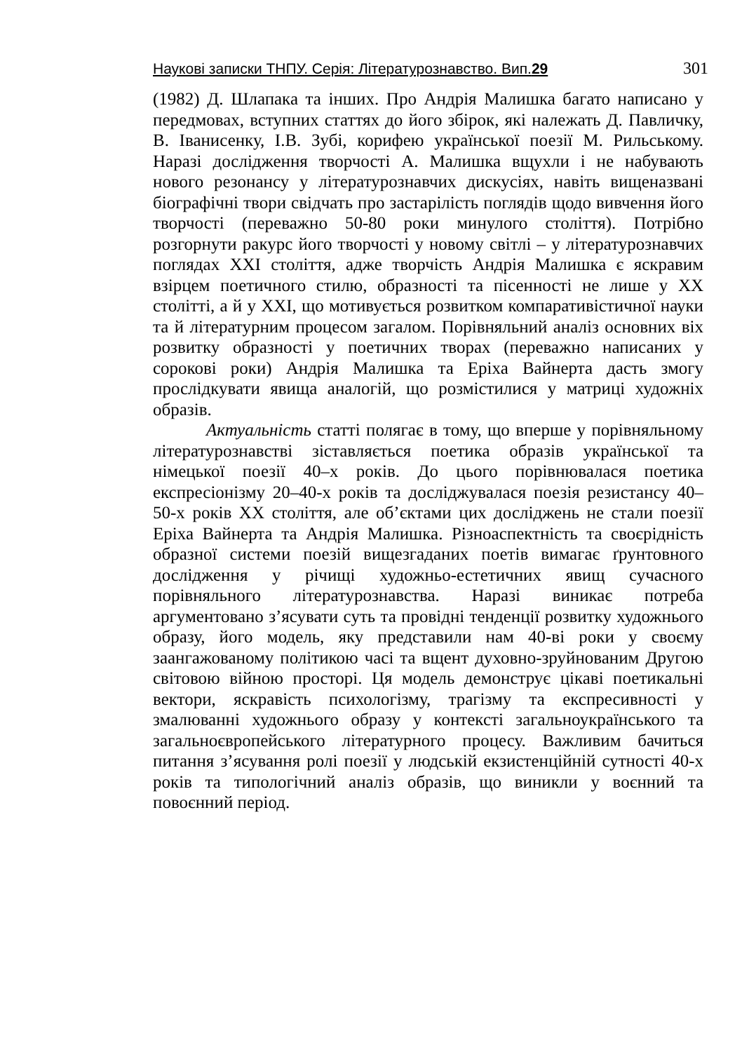Наукові записки ТНПУ. Серія: Літературознавство. Вип.29 301
(1982) Д. Шлапака та інших. Про Андрія Малишка багато написано у передмовах, вступних статтях до його збірок, які належать Д. Павличку, В. Іванисенку, І.В. Зубі, корифею української поезії М. Рильському. Наразі дослідження творчості А. Малишка вщухли і не набувають нового резонансу у літературознавчих дискусіях, навіть вищеназвані біографічні твори свідчать про застарілість поглядів щодо вивчення його творчості (переважно 50-80 роки минулого століття). Потрібно розгорнути ракурс його творчості у новому світлі – у літературознавчих поглядах XXI століття, адже творчість Андрія Малишка є яскравим взірцем поетичного стилю, образності та пісенності не лише у XX столітті, а й у XXI, що мотивується розвитком компаративістичної науки та й літературним процесом загалом. Порівняльний аналіз основних віх розвитку образності у поетичних творах (переважно написаних у сорокові роки) Андрія Малишка та Еріха Вайнерта дасть змогу прослідкувати явища аналогій, що розмістилися у матриці художніх образів.
Актуальність статті полягає в тому, що вперше у порівняльному літературознавстві зіставляється поетика образів української та німецької поезії 40–х років. До цього порівнювалася поетика експресіонізму 20–40-х років та досліджувалася поезія резистансу 40–50-х років XX століття, але об’єктами цих досліджень не стали поезії Еріха Вайнерта та Андрія Малишка. Різноаспектність та своєрідність образної системи поезій вищезгаданих поетів вимагає ґрунтовного дослідження у річищі художньо-естетичних явищ сучасного порівняльного літературознавства. Наразі виникає потреба аргументовано з’ясувати суть та провідні тенденції розвитку художнього образу, його модель, яку представили нам 40-ві роки у своєму заангажованому політикою часі та вщент духовно-зруйнованим Другою світовою війною просторі. Ця модель демонструє цікаві поетикальні вектори, яскравість психологізму, трагізму та експресивності у змалюванні художнього образу у контексті загальноукраїнського та загальноєвропейського літературного процесу. Важливим бачиться питання з’ясування ролі поезії у людській екзистенційній сутності 40-х років та типологічний аналіз образів, що виникли у воєнний та повоєнний період.